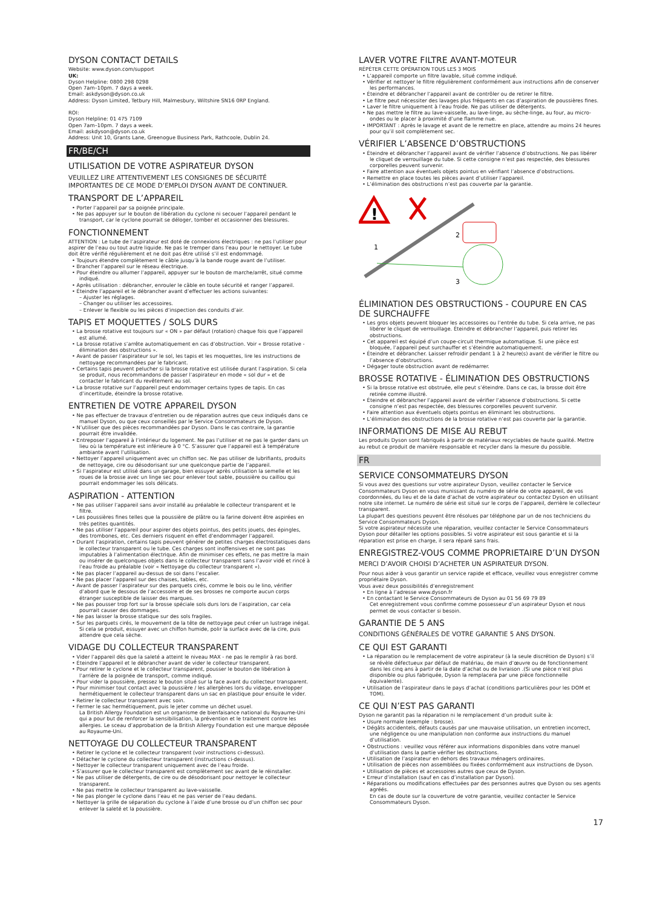DYSON CONTACT DETAILS
Website: www.dyson.com/support
UK:
Dyson Helpline: 0800 298 0298
Open 7am–10pm. 7 days a week.
Email: askdyson@dyson.co.uk
Address: Dyson Limited, Tetbury Hill, Malmesbury, Wiltshire SN16 0RP England.
ROI:
Dyson Helpline: 01 475 7109
Open 7am–10pm. 7 days a week.
Email: askdyson@dyson.co.uk
Address: Unit 10, Grants Lane, Greenogue Business Park, Rathcoole, Dublin 24.
FR/BE/CH
UTILISATION DE VOTRE ASPIRATEUR DYSON
VEUILLEZ LIRE ATTENTIVEMENT LES CONSIGNES DE SÉCURITÉ IMPORTANTES DE CE MODE D’EMPLOI DYSON AVANT DE CONTINUER.
TRANSPORT DE L’APPAREIL
• Porter l’appareil par sa poignée principale.
• Ne pas appuyer sur le bouton de libération du cyclone ni secouer l’appareil pendant le transport, car le cyclone pourrait se déloger, tomber et occasionner des blessures.
FONCTIONNEMENT
ATTENTION : Le tube de l’aspirateur est doté de connexions électriques : ne pas l’utiliser pour aspirer de l’eau ou tout autre liquide. Ne pas le tremper dans l’eau pour le nettoyer. Le tube doit être vérifié régulièrement et ne doit pas être utilisé s’il est endommagé.
• Toujours étendre complètement le câble jusqu’à la bande rouge avant de l’utiliser.
• Brancher l’appareil sur le réseau électrique.
• Pour éteindre ou allumer l’appareil, appuyer sur le bouton de marche/arrêt, situé comme indiqué.
• Après utilisation : débrancher, enrouler le câble en toute sécurité et ranger l’appareil.
• Éteindre l’appareil et le débrancher avant d’effectuer les actions suivantes:
– Ajuster les réglages.
– Changer ou utiliser les accessoires.
– Enlever le flexible ou les pièces d’inspection des conduits d’air.
TAPIS ET MOQUETTES / SOLS DURS
• La brosse rotative est toujours sur « ON » par défaut (rotation) chaque fois que l’appareil est allumé.
• La brosse rotative s’arrête automatiquement en cas d’obstruction. Voir « Brosse rotative - élimination des obstructions ».
• Avant de passer l’aspirateur sur le sol, les tapis et les moquettes, lire les instructions de nettoyage recommandées par le fabricant.
• Certains tapis peuvent pelucher si la brosse rotative est utilisée durant l’aspiration. Si cela se produit, nous recommandons de passer l’aspirateur en mode « sol dur » et de contacter le fabricant du revêtement au sol.
• La brosse rotative sur l’appareil peut endommager certains types de tapis. En cas d’incertitude, éteindre la brosse rotative.
ENTRETIEN DE VOTRE APPAREIL DYSON
• Ne pas effectuer de travaux d’entretien ou de réparation autres que ceux indiqués dans ce manuel Dyson, ou que ceux conseillés par le Service Consommateurs de Dyson.
• N’utiliser que des pièces recommandées par Dyson. Dans le cas contraire, la garantie pourrait être invalidée.
• Entreposer l’appareil à l’intérieur du logement. Ne pas l’utiliser et ne pas le garder dans un lieu où la température est inférieure à 0 °C. S’assurer que l’appareil est à température ambiante avant l’utilisation.
• Nettoyer l’appareil uniquement avec un chiffon sec. Ne pas utiliser de lubrifiants, produits de nettoyage, cire ou désodorisant sur une quelconque partie de l’appareil.
• Si l’aspirateur est utilisé dans un garage, bien essuyer après utilisation la semelle et les roues de la brosse avec un linge sec pour enlever tout sable, poussière ou caillou qui pourrait endommager les sols délicats.
ASPIRATION - ATTENTION
• Ne pas utiliser l’appareil sans avoir installé au préalable le collecteur transparent et le filtre.
• Les poussières fines telles que la poussière de plâtre ou la farine doivent être aspirées en très petites quantités.
• Ne pas utiliser l’appareil pour aspirer des objets pointus, des petits jouets, des épingles, des trombones, etc. Ces derniers risquent en effet d’endommager l’appareil.
• Durant l’aspiration, certains tapis peuvent générer de petites charges électrostatiques dans le collecteur transparent ou le tube. Ces charges sont inoffensives et ne sont pas imputables à l’alimentation électrique. Afin de minimiser ces effets, ne pas mettre la main ou insérer de quelconques objets dans le collecteur transparent sans l’avoir vidé et rincé à l’eau froide au préalable (voir « Nettoyage du collecteur transparent »).
• Ne pas placer l’appareil au-dessus de soi dans l’escalier.
• Ne pas placer l’appareil sur des chaises, tables, etc.
• Avant de passer l’aspirateur sur des parquets cirés, comme le bois ou le lino, vérifier d’abord que le dessous de l’accessoire et de ses brosses ne comporte aucun corps étranger susceptible de laisser des marques.
• Ne pas pousser trop fort sur la brosse spéciale sols durs lors de l’aspiration, car cela pourrait causer des dommages.
• Ne pas laisser la brosse statique sur des sols fragiles.
• Sur les parquets cirés, le mouvement de la tête de nettoyage peut créer un lustrage inégal. Si cela se produit, essuyer avec un chiffon humide, polir la surface avec de la cire, puis attendre que cela sèche.
VIDAGE DU COLLECTEUR TRANSPARENT
• Vider l’appareil dès que la saleté a atteint le niveau MAX - ne pas le remplir à ras bord.
• Éteindre l’appareil et le débrancher avant de vider le collecteur transparent.
• Pour retirer le cyclone et le collecteur transparent, pousser le bouton de libération à l’arrière de la poignée de transport, comme indiqué.
• Pour vider la poussière, pressez le bouton situé sur la face avant du collecteur transparent.
• Pour minimiser tout contact avec la poussière / les allergènes lors du vidage, envelopper hermétiquement le collecteur transparent dans un sac en plastique pour ensuite le vider.
• Retirer le collecteur transparent avec soin.
• Fermer le sac hermétiquement, puis le jeter comme un déchet usuel.
La British Allergy Foundation est un organisme de bienfaisance national du Royaume-Uni qui a pour but de renforcer la sensibilisation, la prévention et le traitement contre les allergies. Le sceau d’approbation de la British Allergy Foundation est une marque déposée au Royaume-Uni.
NETTOYAGE DU COLLECTEUR TRANSPARENT
• Retirer le cyclone et le collecteur transparent (voir instructions ci-dessus).
• Détacher le cyclone du collecteur transparent (instructions ci-dessus).
• Nettoyer le collecteur transparent uniquement avec de l’eau froide.
• S’assurer que le collecteur transparent est complètement sec avant de le réinstaller.
• Ne pas utiliser de détergents, de cire ou de désodorisant pour nettoyer le collecteur transparent.
• Ne pas mettre le collecteur transparent au lave-vaisselle.
• Ne pas plonger le cyclone dans l’eau et ne pas verser de l’eau dedans.
• Nettoyer la grille de séparation du cyclone à l’aide d’une brosse ou d’un chiffon sec pour enlever la saleté et la poussière.
LAVER VOTRE FILTRE AVANT-MOTEUR
RÉPÉTER CETTE OPÉRATION TOUS LES 3 MOIS
• L’appareil comporte un filtre lavable, situé comme indiqué.
• Vérifier et nettoyer le filtre régulièrement conformément aux instructions afin de conserver les performances.
• Éteindre et débrancher l’appareil avant de contrôler ou de retirer le filtre.
• Le filtre peut nécessiter des lavages plus fréquents en cas d’aspiration de poussières fines.
• Laver le filtre uniquement à l’eau froide. Ne pas utiliser de détergents.
• Ne pas mettre le filtre au lave-vaisselle, au lave-linge, au sèche-linge, au four, au micro-ondes ou le placer à proximité d’une flamme nue.
• IMPORTANT : Après le lavage et avant de le remettre en place, attendre au moins 24 heures pour qu’il soit complètement sec.
VÉRIFIER L’ABSENCE D’OBSTRUCTIONS
• Éteindre et débrancher l’appareil avant de vérifier l’absence d’obstructions. Ne pas libérer le cliquet de verrouillage du tube. Si cette consigne n’est pas respectée, des blessures corporelles peuvent survenir.
• Faire attention aux éventuels objets pointus en vérifiant l’absence d’obstructions.
• Remettre en place toutes les pièces avant d’utiliser l’appareil.
• L’élimination des obstructions n’est pas couverte par la garantie.
!
1
2
3
ÉLIMINATION DES OBSTRUCTIONS - COUPURE EN CAS DE SURCHAUFFE
• Les gros objets peuvent bloquer les accessoires ou l’entrée du tube. Si cela arrive, ne pas libérer le cliquet de verrouillage. Éteindre et débrancher l’appareil, puis retirer les obstructions.
• Cet appareil est équipé d’un coupe-circuit thermique automatique. Si une pièce est bloquée, l’appareil peut surchauffer et s’éteindre automatiquement.
• Éteindre et débrancher. Laisser refroidir pendant 1 à 2 heure(s) avant de vérifier le filtre ou l’absence d’obstructions.
• Dégager toute obstruction avant de redémarrer.
BROSSE ROTATIVE - ÉLIMINATION DES OBSTRUCTIONS
• Si la brosse rotative est obstruée, elle peut s’éteindre. Dans ce cas, la brosse doit être retirée comme illustré.
• Éteindre et débrancher l’appareil avant de vérifier l’absence d’obstructions. Si cette consigne n’est pas respectée, des blessures corporelles peuvent survenir.
• Faire attention aux éventuels objets pointus en éliminant les obstructions.
• L’élimination des obstructions de la brosse rotative n’est pas couverte par la garantie.
INFORMATIONS DE MISE AU REBUT
Les produits Dyson sont fabriqués à partir de matériaux recyclables de haute qualité. Mettre au rebut ce produit de manière responsable et recycler dans la mesure du possible.
FR
SERVICE CONSOMMATEURS DYSON
Si vous avez des questions sur votre aspirateur Dyson, veuillez contacter le Service Consommateurs Dyson en vous munissant du numéro de série de votre appareil, de vos coordonnées, du lieu et de la date d’achat de votre aspirateur ou contactez Dyson en utilisant notre site internet. Le numéro de série est situé sur le corps de l’appareil, derrière le collecteur transparent.
La plupart des questions peuvent être résolues par téléphone par un de nos techniciens du Service Consommateurs Dyson.
Si votre aspirateur nécessite une réparation, veuillez contacter le Service Consommateurs Dyson pour détailler les options possibles. Si votre aspirateur est sous garantie et si la réparation est prise en charge, il sera réparé sans frais.
ENREGISTREZ-VOUS COMME PROPRIETAIRE D’UN DYSON
MERCI D’AVOIR CHOISI D’ACHETER UN ASPIRATEUR DYSON.
Pour nous aider à vous garantir un service rapide et efficace, veuillez vous enregistrer comme propriétaire Dyson.
Vous avez deux possibilités d’enregistrement
• En ligne à l’adresse www.dyson.fr
• En contactant le Service Consommateurs de Dyson au 01 56 69 79 89
Cet enregistrement vous confirme comme possesseur d’un aspirateur Dyson et nous permet de vous contacter si besoin.
GARANTIE DE 5 ANS
CONDITIONS GÉNÉRALES DE VOTRE GARANTIE 5 ANS DYSON.
CE QUI EST GARANTI
• La réparation ou le remplacement de votre aspirateur (à la seule discrétion de Dyson) s’il se révèle défectueux par défaut de matériau, de main d’œuvre ou de fonctionnement dans les cinq ans à partir de la date d’achat ou de livraison .(Si une pièce n’est plus disponible ou plus fabriquée, Dyson la remplacera par une pièce fonctionnelle équivalente).
• Utilisation de l’aspirateur dans le pays d’achat (conditions particulières pour les DOM et TOM).
CE QUI N’EST PAS GARANTI
Dyson ne garantit pas la réparation ni le remplacement d’un produit suite à:
• Usure normale (exemple : brosse).
• Dégâts accidentels, défauts causés par une mauvaise utilisation, un entretien incorrect, une négligence ou une manipulation non conforme aux instructions du manuel d’utilisation.
• Obstructions : veuillez vous référer aux informations disponibles dans votre manuel d’utilisation dans la partie vérifier les obstructions.
• Utilisation de l’aspirateur en dehors des travaux ménagers ordinaires.
• Utilisation de pièces non assemblées ou fixées conformément aux instructions de Dyson.
• Utilisation de pièces et accessoires autres que ceux de Dyson.
• Erreur d’installation (sauf en cas d’installation par Dyson).
• Réparations ou modifications effectuées par des personnes autres que Dyson ou ses agents agréés.
En cas de doute sur la couverture de votre garantie, veuillez contacter le Service Consommateurs Dyson.
17